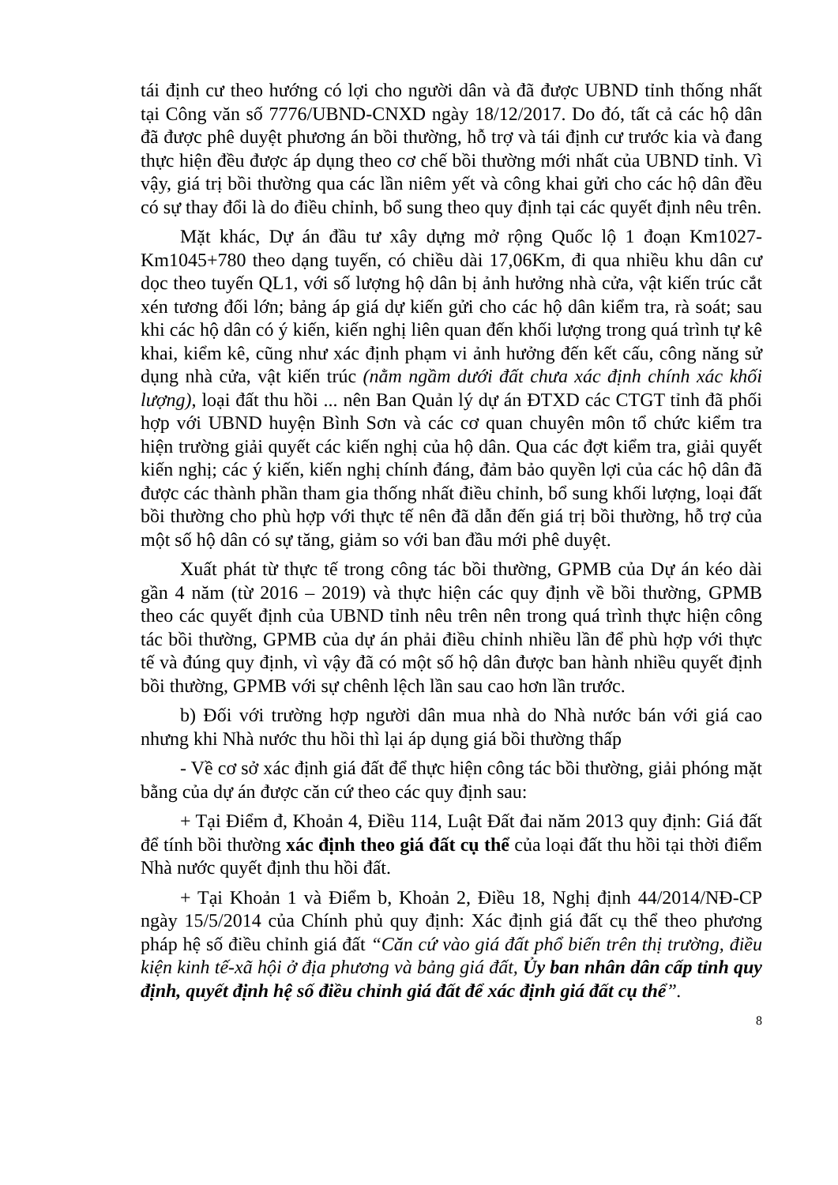tái định cư theo hướng có lợi cho người dân và đã được UBND tỉnh thống nhất tại Công văn số 7776/UBND-CNXD ngày 18/12/2017. Do đó, tất cả các hộ dân đã được phê duyệt phương án bồi thường, hỗ trợ và tái định cư trước kia và đang thực hiện đều được áp dụng theo cơ chế bồi thường mới nhất của UBND tỉnh. Vì vậy, giá trị bồi thường qua các lần niêm yết và công khai gửi cho các hộ dân đều có sự thay đổi là do điều chỉnh, bổ sung theo quy định tại các quyết định nêu trên.
Mặt khác, Dự án đầu tư xây dựng mở rộng Quốc lộ 1 đoạn Km1027-Km1045+780 theo dạng tuyến, có chiều dài 17,06Km, đi qua nhiều khu dân cư dọc theo tuyến QL1, với số lượng hộ dân bị ảnh hưởng nhà cửa, vật kiến trúc cắt xén tương đối lớn; bảng áp giá dự kiến gửi cho các hộ dân kiểm tra, rà soát; sau khi các hộ dân có ý kiến, kiến nghị liên quan đến khối lượng trong quá trình tự kê khai, kiểm kê, cũng như xác định phạm vi ảnh hưởng đến kết cấu, công năng sử dụng nhà cửa, vật kiến trúc (nằm ngầm dưới đất chưa xác định chính xác khối lượng), loại đất thu hồi ... nên Ban Quản lý dự án ĐTXD các CTGT tỉnh đã phối hợp với UBND huyện Bình Sơn và các cơ quan chuyên môn tổ chức kiểm tra hiện trường giải quyết các kiến nghị của hộ dân. Qua các đợt kiểm tra, giải quyết kiến nghị; các ý kiến, kiến nghị chính đáng, đảm bảo quyền lợi của các hộ dân đã được các thành phần tham gia thống nhất điều chỉnh, bổ sung khối lượng, loại đất bồi thường cho phù hợp với thực tế nên đã dẫn đến giá trị bồi thường, hỗ trợ của một số hộ dân có sự tăng, giảm so với ban đầu mới phê duyệt.
Xuất phát từ thực tế trong công tác bồi thường, GPMB của Dự án kéo dài gần 4 năm (từ 2016 – 2019) và thực hiện các quy định về bồi thường, GPMB theo các quyết định của UBND tỉnh nêu trên nên trong quá trình thực hiện công tác bồi thường, GPMB của dự án phải điều chỉnh nhiều lần để phù hợp với thực tế và đúng quy định, vì vậy đã có một số hộ dân được ban hành nhiều quyết định bồi thường, GPMB với sự chênh lệch lần sau cao hơn lần trước.
b) Đối với trường hợp người dân mua nhà do Nhà nước bán với giá cao nhưng khi Nhà nước thu hồi thì lại áp dụng giá bồi thường thấp
- Về cơ sở xác định giá đất để thực hiện công tác bồi thường, giải phóng mặt bằng của dự án được căn cứ theo các quy định sau:
+ Tại Điểm đ, Khoản 4, Điều 114, Luật Đất đai năm 2013 quy định: Giá đất để tính bồi thường xác định theo giá đất cụ thể của loại đất thu hồi tại thời điểm Nhà nước quyết định thu hồi đất.
+ Tại Khoản 1 và Điểm b, Khoản 2, Điều 18, Nghị định 44/2014/NĐ-CP ngày 15/5/2014 của Chính phủ quy định: Xác định giá đất cụ thể theo phương pháp hệ số điều chỉnh giá đất “Căn cứ vào giá đất phổ biến trên thị trường, điều kiện kinh tế-xã hội ở địa phương và bảng giá đất, Ủy ban nhân dân cấp tỉnh quy định, quyết định hệ số điều chỉnh giá đất để xác định giá đất cụ thể”.
8